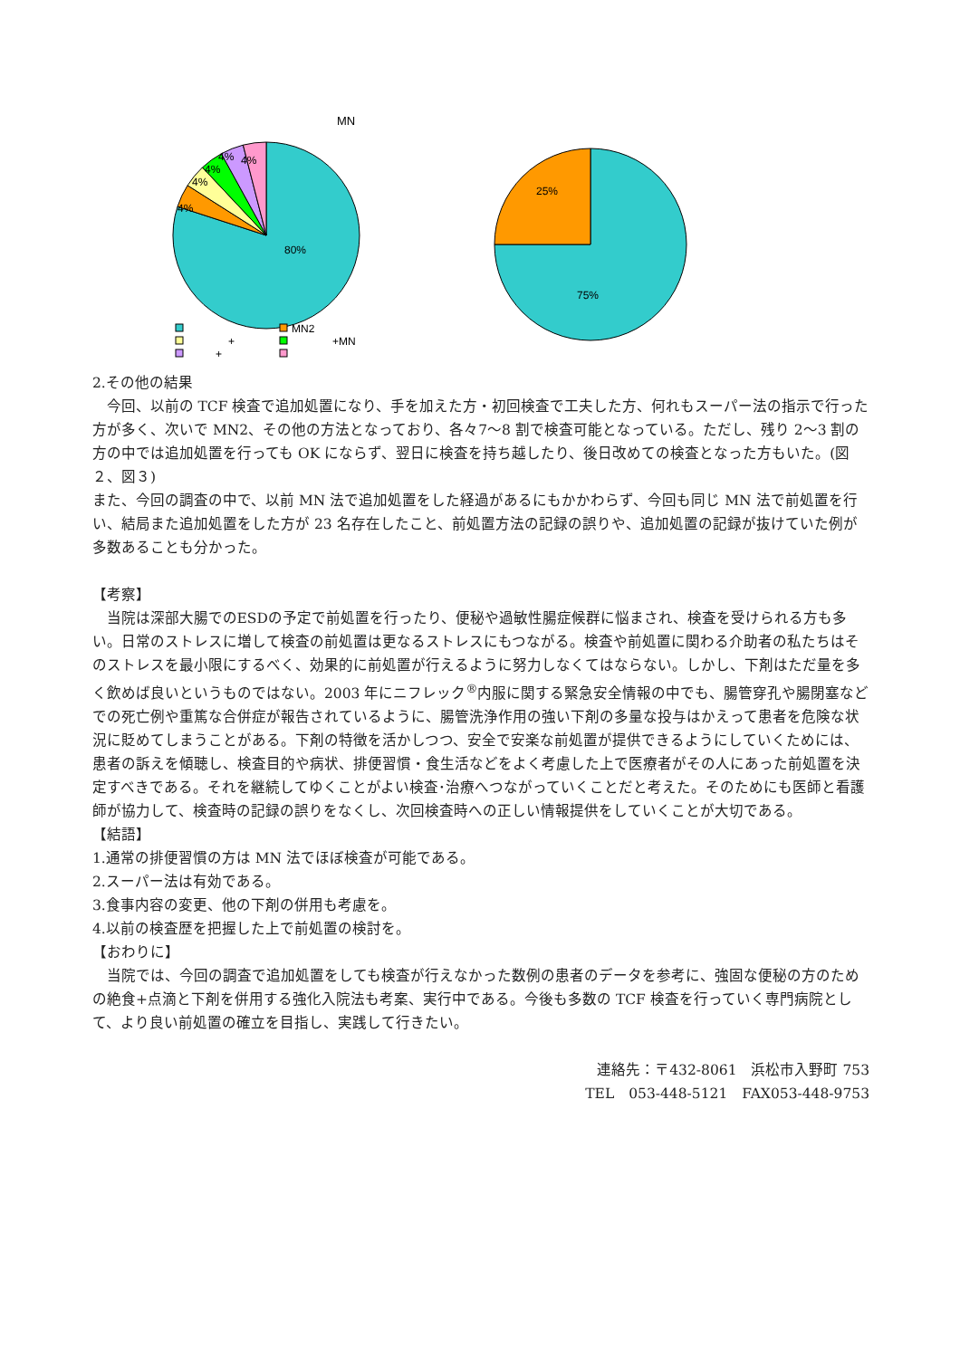MN
80%
4%
4%
4%
4%
4%
MN2
+
+MN
+
75%
25%
2.その他の結果
今回、以前の TCF 検査で追加処置になり、手を加えた方・初回検査で工夫した方、何れもスーパー法の指示で行った方が多く、次いで MN2、その他の方法となっており、各々7～8 割で検査可能となっている。ただし、残り 2～3 割の方の中では追加処置を行っても OK にならず、翌日に検査を持ち越したり、後日改めての検査となった方もいた。(図２、図３)
また、今回の調査の中で、以前 MN 法で追加処置をした経過があるにもかかわらず、今回も同じ MN 法で前処置を行い、結局また追加処置をした方が 23 名存在したこと、前処置方法の記録の誤りや、追加処置の記録が抜けていた例が多数あることも分かった。
【考察】
当院は深部大腸でのESDの予定で前処置を行ったり、便秘や過敏性腸症候群に悩まされ、検査を受けられる方も多い。日常のストレスに増して検査の前処置は更なるストレスにもつながる。検査や前処置に関わる介助者の私たちはそのストレスを最小限にするべく、効果的に前処置が行えるように努力しなくてはならない。しかし、下剤はただ量を多く飲めば良いというものではない。2003 年にニフレック<sup>®</sup>内服に関する緊急安全情報の中でも、腸管穿孔や腸閉塞などでの死亡例や重篤な合併症が報告されているように、腸管洗浄作用の強い下剤の多量な投与はかえって患者を危険な状況に貶めてしまうことがある。下剤の特徴を活かしつつ、安全で安楽な前処置が提供できるようにしていくためには、患者の訴えを傾聴し、検査目的や病状、排便習慣・食生活などをよく考慮した上で医療者がその人にあった前処置を決定すべきである。それを継続してゆくことがよい検査･治療へつながっていくことだと考えた。そのためにも医師と看護師が協力して、検査時の記録の誤りをなくし、次回検査時への正しい情報提供をしていくことが大切である。
【結語】
1.通常の排便習慣の方は MN 法でほぼ検査が可能である。
2.スーパー法は有効である。
3.食事内容の変更、他の下剤の併用も考慮を。
4.以前の検査歴を把握した上で前処置の検討を。
【おわりに】
当院では、今回の調査で追加処置をしても検査が行えなかった数例の患者のデータを参考に、強固な便秘の方のための絶食+点滴と下剤を併用する強化入院法も考案、実行中である。今後も多数の TCF 検査を行っていく専門病院として、より良い前処置の確立を目指し、実践して行きたい。
連絡先：〒432-8061　浜松市入野町 753
TEL　053-448-5121　FAX053-448-9753